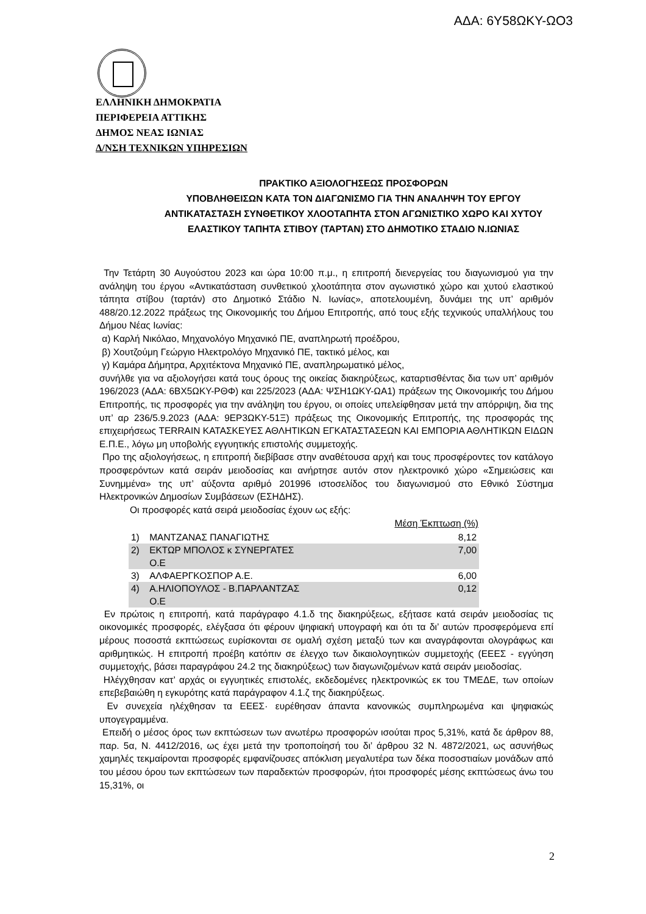ΑΔΑ: 6Υ58ΩΚΥ-ΩΟ3
ΕΛΛΗΝΙΚΗ ΔΗΜΟΚΡΑΤΙΑ
ΠΕΡΙΦΕΡΕΙΑ ΑΤΤΙΚΗΣ
ΔΗΜΟΣ ΝΕΑΣ ΙΩΝΙΑΣ
Δ/ΝΣΗ ΤΕΧΝΙΚΩΝ ΥΠΗΡΕΣΙΩΝ
ΠΡΑΚΤΙΚΟ ΑΞΙΟΛΟΓΗΣΕΩΣ ΠΡΟΣΦΟΡΩΝ
ΥΠΟΒΛΗΘΕΙΣΩΝ ΚΑΤΑ ΤΟΝ ΔΙΑΓΩΝΙΣΜΟ ΓΙΑ ΤΗΝ ΑΝΑΛΗΨΗ ΤΟΥ ΕΡΓΟΥ ΑΝΤΙΚΑΤΑΣΤΑΣΗ ΣΥΝΘΕΤΙΚΟΥ ΧΛΟΟΤΑΠΗΤΑ ΣΤΟΝ ΑΓΩΝΙΣΤΙΚΟ ΧΩΡΟ ΚΑΙ ΧΥΤΟΥ ΕΛΑΣΤΙΚΟΥ ΤΑΠΗΤΑ ΣΤΙΒΟΥ (ΤΑΡΤΑΝ) ΣΤΟ ΔΗΜΟΤΙΚΟ ΣΤΑΔΙΟ Ν.ΙΩΝΙΑΣ
Την Τετάρτη 30 Αυγούστου 2023 και ώρα 10:00 π.μ., η επιτροπή διενεργείας του διαγωνισμού για την ανάληψη του έργου «Αντικατάσταση συνθετικού χλοοτάπητα στον αγωνιστικό χώρο και χυτού ελαστικού τάπητα στίβου (ταρτάν) στο Δημοτικό Στάδιο Ν. Ιωνίας», αποτελουμένη, δυνάμει της υπ’ αριθμόν 488/20.12.2022 πράξεως της Οικονομικής του Δήμου Επιτροπής, από τους εξής τεχνικούς υπαλλήλους του Δήμου Νέας Ιωνίας:
α) Καρλή Νικόλαο, Μηχανολόγο Μηχανικό ΠΕ, αναπληρωτή προέδρου,
β) Χουτζούμη Γεώργιο Ηλεκτρολόγο Μηχανικό ΠΕ, τακτικό μέλος, και
γ) Καμάρα Δήμητρα, Αρχιτέκτονα Μηχανικό ΠΕ, αναπληρωματικό μέλος,
συνήλθε για να αξιολογήσει κατά τους όρους της οικείας διακηρύξεως, καταρτισθέντας δια των υπ’ αριθμόν 196/2023 (ΑΔΑ: 6ΒΧ5ΩΚΥ-ΡΘΦ) και 225/2023 (ΑΔΑ: ΨΣΗ1ΩΚΥ-ΩΑ1) πράξεων της Οικονομικής του Δήμου Επιτροπής, τις προσφορές για την ανάληψη του έργου, οι οποίες υπελείφθησαν μετά την απόρριψη, δια της υπ’ αρ 236/5.9.2023 (ΑΔΑ: 9ΕΡ3ΩΚΥ-51Ξ) πράξεως της Οικονομικής Επιτροπής, της προσφοράς της επιχειρήσεως TERRAIN ΚΑΤΑΣΚΕΥΕΣ ΑΘΛΗΤΙΚΩΝ ΕΓΚΑΤΑΣΤΑΣΕΩΝ ΚΑΙ ΕΜΠΟΡΙΑ ΑΘΛΗΤΙΚΩΝ ΕΙΔΩΝ Ε.Π.Ε., λόγω μη υποβολής εγγυητικής επιστολής συμμετοχής.
Προ της αξιολογήσεως, η επιτροπή διεβίβασε στην αναθέτουσα αρχή και τους προσφέροντες τον κατάλογο προσφερόντων κατά σειράν μειοδοσίας και ανήρτησε αυτόν στον ηλεκτρονικό χώρο «Σημειώσεις και Συνημμένα» της υπ’ αύξοντα αριθμό 201996 ιστοσελίδος του διαγωνισμού στο Εθνικό Σύστημα Ηλεκτρονικών Δημοσίων Συμβάσεων (ΕΣΗΔΗΣ).
Οι προσφορές κατά σειρά μειοδοσίας έχουν ως εξής:
| | | Μέση Έκπτωση (%) |
| --- | --- | --- |
| 1) | ΜΑΝΤΖΑΝΑΣ ΠΑΝΑΓΙΩΤΗΣ | 8,12 |
| 2) | ΕΚΤΩΡ ΜΠΟΛΟΣ κ ΣΥΝΕΡΓΑΤΕΣ Ο.Ε | 7,00 |
| 3) | ΑΛΦΑΕΡΓΚΟΣΠΟΡ Α.Ε. | 6,00 |
| 4) | Α.ΗΛΙΟΠΟΥΛΟΣ - Β.ΠΑΡΛΑΝΤΖΑΣ Ο.Ε | 0,12 |
Εν πρώτοις η επιτροπή, κατά παράγραφο 4.1.δ της διακηρύξεως, εξήτασε κατά σειράν μειοδοσίας τις οικονομικές προσφορές, ελέγξασα ότι φέρουν ψηφιακή υπογραφή και ότι τα δι’ αυτών προσφερόμενα επί μέρους ποσοστά εκπτώσεως ευρίσκονται σε ομαλή σχέση μεταξύ των και αναγράφονται ολογράφως και αριθμητικώς. Η επιτροπή προέβη κατόπιν σε έλεγχο των δικαιολογητικών συμμετοχής (ΕΕΕΣ - εγγύηση συμμετοχής, βάσει παραγράφου 24.2 της διακηρύξεως) των διαγωνιζομένων κατά σειράν μειοδοσίας.
Ηλέγχθησαν κατ’ αρχάς οι εγγυητικές επιστολές, εκδεδομένες ηλεκτρονικώς εκ του ΤΜΕΔΕ, των οποίων επεβεβαιώθη η εγκυρότης κατά παράγραφον 4.1.ζ της διακηρύξεως.
Εν συνεχεία ηλέχθησαν τα ΕΕΕΣ· ευρέθησαν άπαντα κανονικώς συμπληρωμένα και ψηφιακώς υπογεγραμμένα.
Επειδή ο μέσος όρος των εκπτώσεων των ανωτέρω προσφορών ισούται προς 5,31%, κατά δε άρθρον 88, παρ. 5α, Ν. 4412/2016, ως έχει μετά την τροποποίησή του δι’ άρθρου 32 Ν. 4872/2021, ως ασυνήθως χαμηλές τεκμαίρονται προσφορές εμφανίζουσες απόκλιση μεγαλυτέρα των δέκα ποσοστιαίων μονάδων από του μέσου όρου των εκπτώσεων των παραδεκτών προσφορών, ήτοι προσφορές μέσης εκπτώσεως άνω του 15,31%, οι
2